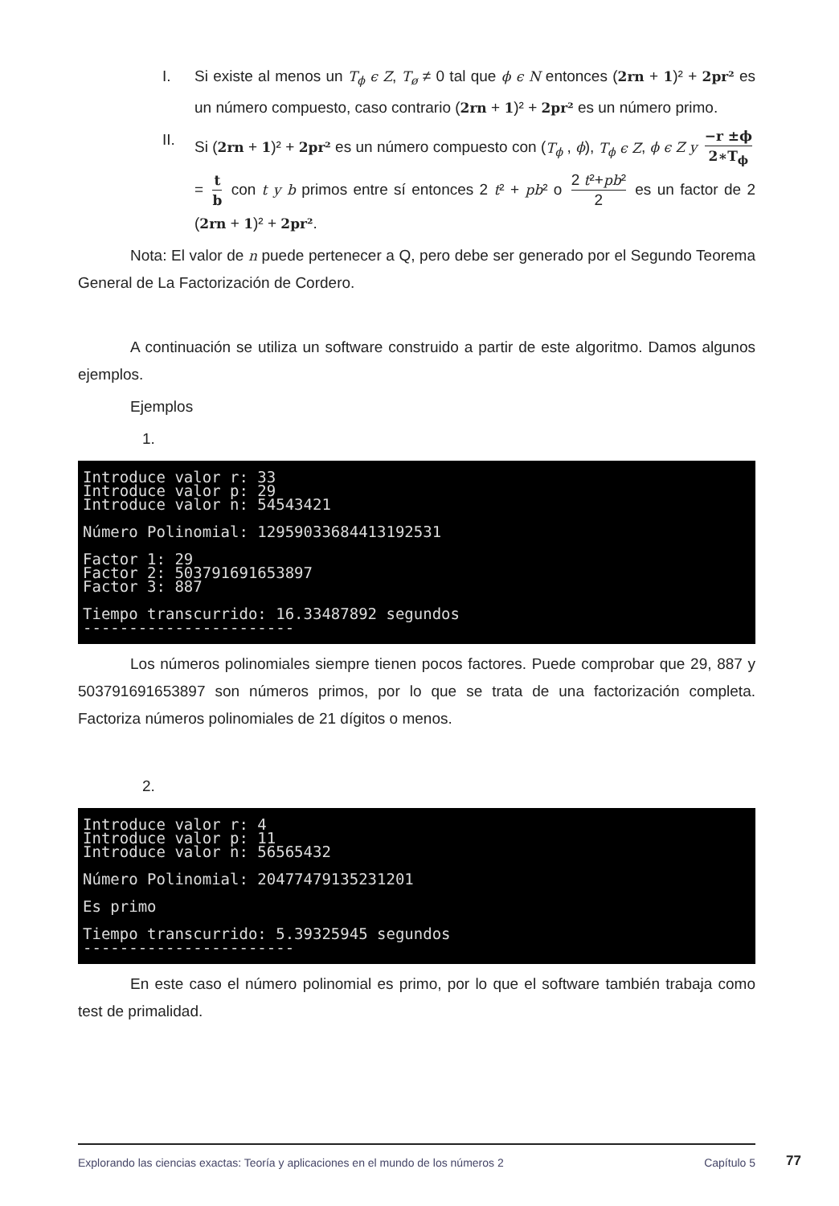I. Si existe al menos un T<sub>ϕ</sub> ϵ Z, T<sub>ø</sub> ≠ 0 tal que ϕ ϵ N entonces (2rn + 1)² + 2pr² es un número compuesto, caso contrario (2rn + 1)² + 2pr² es un número primo.
II. Si (2rn + 1)² + 2pr² es un número compuesto con (T<sub>ϕ</sub> , ϕ), T<sub>ϕ</sub> ϵ Z, ϕ ϵ Z y −r ±ϕ 2∗T<sub>ϕ</sub> = t b con t y b primos entre sí entonces 2 t² + pb² o 2 t²+pb² 2 es un factor de 2 (2rn + 1)² + 2pr².
Nota: El valor de n puede pertenecer a Q, pero debe ser generado por el Segundo Teorema General de La Factorización de Cordero.
A continuación se utiliza un software construido a partir de este algoritmo. Damos algunos ejemplos.
Ejemplos
1.
Introduce valor r: 33 Introduce valor p: 29 Introduce valor n: 54543421 Número Polinomial: 12959033684413192531 Factor 1: 29 Factor 2: 503791691653897 Factor 3: 887 Tiempo transcurrido: 16.33487892 segundos -----------------------
Los números polinomiales siempre tienen pocos factores. Puede comprobar que 29, 887 y 503791691653897 son números primos, por lo que se trata de una factorización completa. Factoriza números polinomiales de 21 dígitos o menos.
2.
Introduce valor r: 4 Introduce valor p: 11 Introduce valor n: 56565432 Número Polinomial: 20477479135231201 Es primo Tiempo transcurrido: 5.39325945 segundos -----------------------
En este caso el número polinomial es primo, por lo que el software también trabaja como test de primalidad.
Explorando las ciencias exactas: Teoría y aplicaciones en el mundo de los números 2 Capítulo 5
77